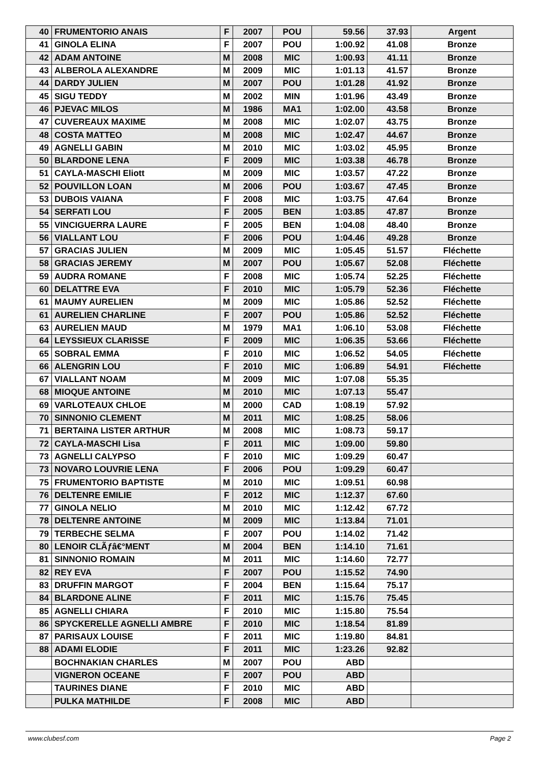| 40 | FRUMENTORIO ANAIS | F | 2007 | POU | 59.56 | 37.93 | Argent |
| 41 | GINOLA ELINA | F | 2007 | POU | 1:00.92 | 41.08 | Bronze |
| 42 | ADAM ANTOINE | M | 2008 | MIC | 1:00.93 | 41.11 | Bronze |
| 43 | ALBEROLA ALEXANDRE | M | 2009 | MIC | 1:01.13 | 41.57 | Bronze |
| 44 | DARDY JULIEN | M | 2007 | POU | 1:01.28 | 41.92 | Bronze |
| 45 | SIGU TEDDY | M | 2002 | MIN | 1:01.96 | 43.49 | Bronze |
| 46 | PJEVAC MILOS | M | 1986 | MA1 | 1:02.00 | 43.58 | Bronze |
| 47 | CUVEREAUX MAXIME | M | 2008 | MIC | 1:02.07 | 43.75 | Bronze |
| 48 | COSTA MATTEO | M | 2008 | MIC | 1:02.47 | 44.67 | Bronze |
| 49 | AGNELLI GABIN | M | 2010 | MIC | 1:03.02 | 45.95 | Bronze |
| 50 | BLARDONE LENA | F | 2009 | MIC | 1:03.38 | 46.78 | Bronze |
| 51 | CAYLA-MASCHI Eliott | M | 2009 | MIC | 1:03.57 | 47.22 | Bronze |
| 52 | POUVILLON LOAN | M | 2006 | POU | 1:03.67 | 47.45 | Bronze |
| 53 | DUBOIS VAIANA | F | 2008 | MIC | 1:03.75 | 47.64 | Bronze |
| 54 | SERFATI LOU | F | 2005 | BEN | 1:03.85 | 47.87 | Bronze |
| 55 | VINCIGUERRA LAURE | F | 2005 | BEN | 1:04.08 | 48.40 | Bronze |
| 56 | VIALLANT LOU | F | 2006 | POU | 1:04.46 | 49.28 | Bronze |
| 57 | GRACIAS JULIEN | M | 2009 | MIC | 1:05.45 | 51.57 | Fléchette |
| 58 | GRACIAS JEREMY | M | 2007 | POU | 1:05.67 | 52.08 | Fléchette |
| 59 | AUDRA ROMANE | F | 2008 | MIC | 1:05.74 | 52.25 | Fléchette |
| 60 | DELATTRE EVA | F | 2010 | MIC | 1:05.79 | 52.36 | Fléchette |
| 61 | MAUMY AURELIEN | M | 2009 | MIC | 1:05.86 | 52.52 | Fléchette |
| 61 | AURELIEN CHARLINE | F | 2007 | POU | 1:05.86 | 52.52 | Fléchette |
| 63 | AURELIEN MAUD | M | 1979 | MA1 | 1:06.10 | 53.08 | Fléchette |
| 64 | LEYSSIEUX CLARISSE | F | 2009 | MIC | 1:06.35 | 53.66 | Fléchette |
| 65 | SOBRAL EMMA | F | 2010 | MIC | 1:06.52 | 54.05 | Fléchette |
| 66 | ALENGRIN LOU | F | 2010 | MIC | 1:06.89 | 54.91 | Fléchette |
| 67 | VIALLANT NOAM | M | 2009 | MIC | 1:07.08 | 55.35 | |
| 68 | MIOQUE ANTOINE | M | 2010 | MIC | 1:07.13 | 55.47 | |
| 69 | VARLOTEAUX CHLOE | M | 2000 | CAD | 1:08.19 | 57.92 | |
| 70 | SINNONIO CLEMENT | M | 2011 | MIC | 1:08.25 | 58.06 | |
| 71 | BERTAINA LISTER ARTHUR | M | 2008 | MIC | 1:08.73 | 59.17 | |
| 72 | CAYLA-MASCHI Lisa | F | 2011 | MIC | 1:09.00 | 59.80 | |
| 73 | AGNELLI CALYPSO | F | 2010 | MIC | 1:09.29 | 60.47 | |
| 73 | NOVARO LOUVRIE LENA | F | 2006 | POU | 1:09.29 | 60.47 | |
| 75 | FRUMENTORIO BAPTISTE | M | 2010 | MIC | 1:09.51 | 60.98 | |
| 76 | DELTENRE EMILIE | F | 2012 | MIC | 1:12.37 | 67.60 | |
| 77 | GINOLA NELIO | M | 2010 | MIC | 1:12.42 | 67.72 | |
| 78 | DELTENRE ANTOINE | M | 2009 | MIC | 1:13.84 | 71.01 | |
| 79 | TERBECHE SELMA | F | 2007 | POU | 1:14.02 | 71.42 | |
| 80 | LENOIR CLÃƒâ€°MENT | M | 2004 | BEN | 1:14.10 | 71.61 | |
| 81 | SINNONIO ROMAIN | M | 2011 | MIC | 1:14.60 | 72.77 | |
| 82 | REY EVA | F | 2007 | POU | 1:15.52 | 74.90 | |
| 83 | DRUFFIN MARGOT | F | 2004 | BEN | 1:15.64 | 75.17 | |
| 84 | BLARDONE ALINE | F | 2011 | MIC | 1:15.76 | 75.45 | |
| 85 | AGNELLI CHIARA | F | 2010 | MIC | 1:15.80 | 75.54 | |
| 86 | SPYCKERELLE AGNELLI AMBRE | F | 2010 | MIC | 1:18.54 | 81.89 | |
| 87 | PARISAUX LOUISE | F | 2011 | MIC | 1:19.80 | 84.81 | |
| 88 | ADAMI ELODIE | F | 2011 | MIC | 1:23.26 | 92.82 | |
| | BOCHNAKIAN CHARLES | M | 2007 | POU | ABD | | |
| | VIGNERON OCEANE | F | 2007 | POU | ABD | | |
| | TAURINES DIANE | F | 2010 | MIC | ABD | | |
| | PULKA MATHILDE | F | 2008 | MIC | ABD | | |
www.clubesf.com Page 2